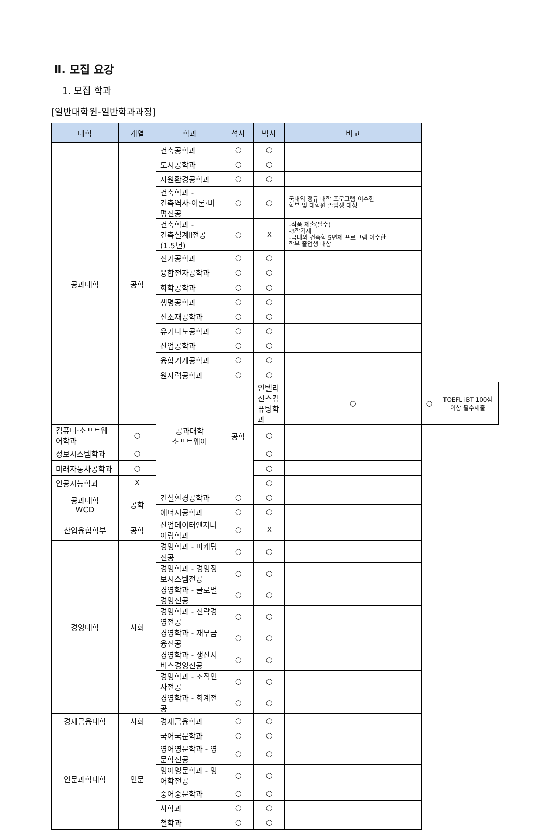Ⅱ. 모집 요강
1. 모집 학과
[일반대학원-일반학과과정]
| 대학 | 계열 | 학과 | 석사 | 박사 | 비고 | | |
| --- | --- | --- | --- | --- | --- | --- | --- |
| 공과대학 | 공학 | 건축공학과 | ○ | ○ | | | |
| | | 도시공학과 | ○ | ○ | | | |
| | | 자원환경공학과 | ○ | ○ | | | |
| | | 건축학과 - 건축역사·이론·비평전공 | ○ | ○ | 국내외 정규 대학 프로그램 이수한 학부 및 대학원 졸업생 대상 | | |
| | | 건축학과 - 건축설계Ⅱ전공(1.5년) | ○ | X | -작품 제출(필수) -3학기제 -국내외 건축학 5년제 프로그램 이수한 학부 졸업생 대상 | | |
| | | 전기공학과 | ○ | ○ | | | |
| | | 융합전자공학과 | ○ | ○ | | | |
| | | 화학공학과 | ○ | ○ | | | |
| | | 생명공학과 | ○ | ○ | | | |
| | | 신소재공학과 | ○ | ○ | | | |
| | | 유기나노공학과 | ○ | ○ | | | |
| | | 산업공학과 | ○ | ○ | | | |
| | | 융합기계공학과 | ○ | ○ | | | |
| | | 원자력공학과 | ○ | ○ | | | |
| | | 공과대학 소프트웨어 | 공학 | 인텔리전스컴퓨팅학과 | ○ | ○ | TOEFL iBT 100점이상 필수제출 |
| 컴퓨터·소프트웨어학과 | ○ | | | ○ | | | |
| 정보시스템학과 | ○ | | | ○ | | | |
| 미래자동차공학과 | ○ | | | ○ | | | |
| 인공지능학과 | X | | | ○ | | | |
| 공과대학 WCD | 공학 | 건설환경공학과 | ○ | ○ | | | |
| | | 에너지공학과 | ○ | ○ | | | |
| 산업융합학부 | 공학 | 산업데이터엔지니어링학과 | ○ | X | | | |
| 경영대학 | 사회 | 경영학과 - 마케팅전공 | ○ | ○ | | | |
| | | 경영학과 - 경영정보시스템전공 | ○ | ○ | | | |
| | | 경영학과 - 글로벌경영전공 | ○ | ○ | | | |
| | | 경영학과 - 전략경영전공 | ○ | ○ | | | |
| | | 경영학과 - 재무금융전공 | ○ | ○ | | | |
| | | 경영학과 - 생산서비스경영전공 | ○ | ○ | | | |
| | | 경영학과 - 조직인사전공 | ○ | ○ | | | |
| | | 경영학과 - 회계전공 | ○ | ○ | | | |
| 경제금융대학 | 사회 | 경제금융학과 | ○ | ○ | | | |
| 인문과학대학 | 인문 | 국어국문학과 | ○ | ○ | | | |
| | | 영어영문학과 - 영문학전공 | ○ | ○ | | | |
| | | 영어영문학과 - 영어학전공 | ○ | ○ | | | |
| | | 중어중문학과 | ○ | ○ | | | |
| | | 사학과 | ○ | ○ | | | |
| | | 철학과 | ○ | ○ | | | |